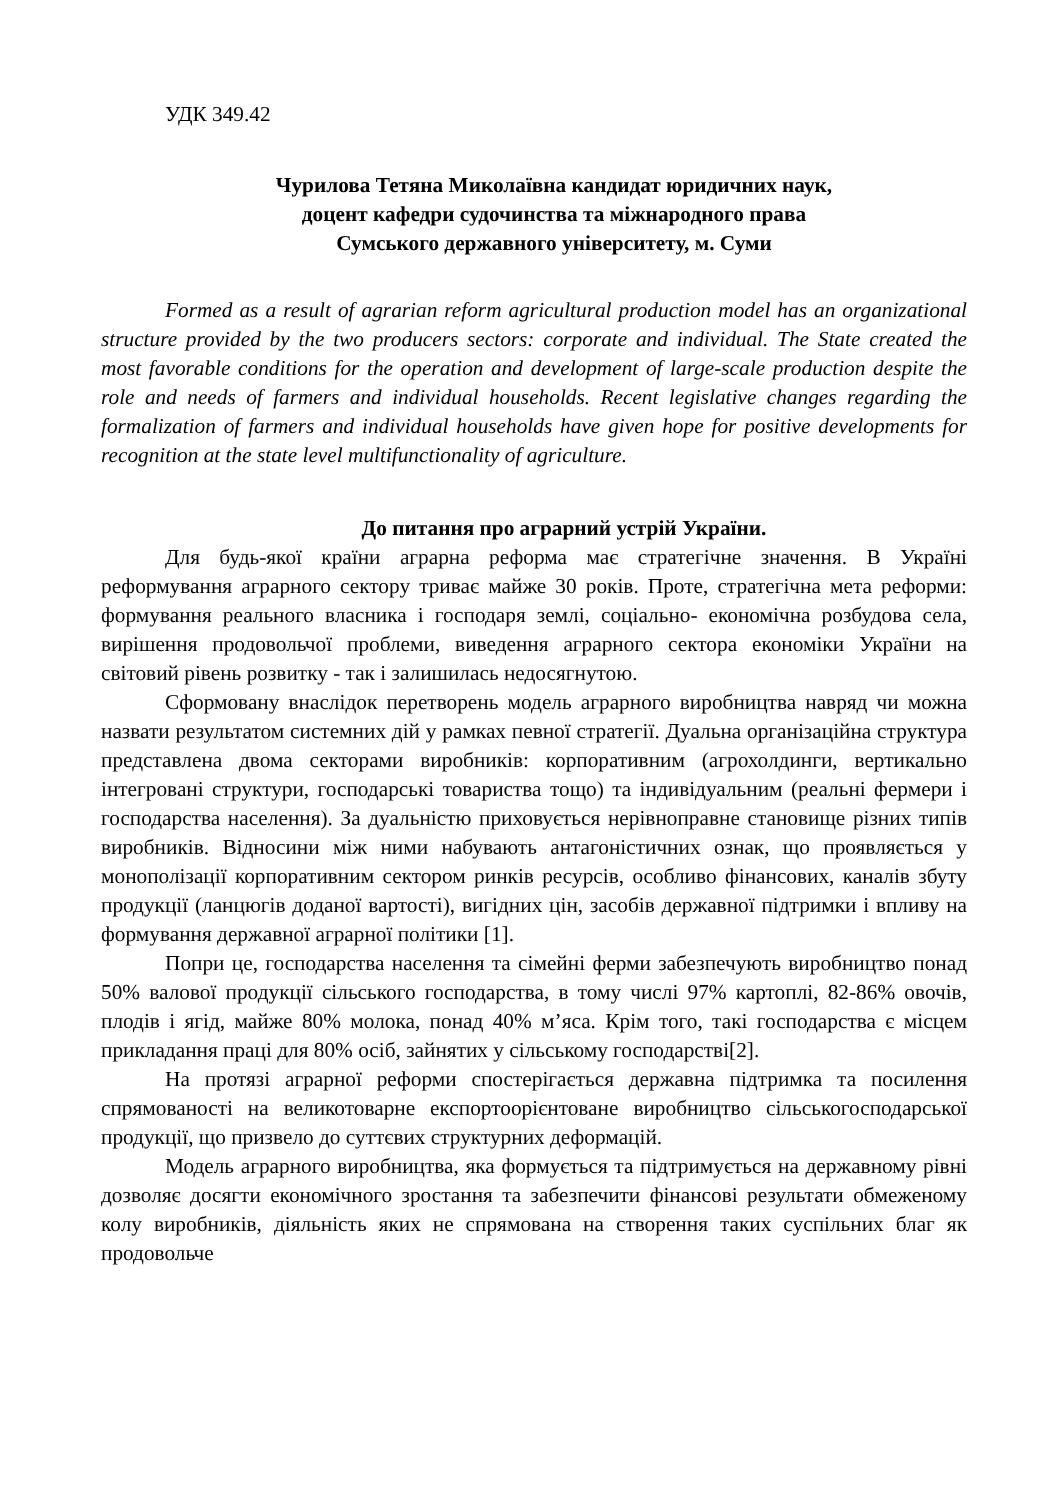УДК 349.42
Чурилова Тетяна Миколаївна кандидат юридичних наук,
доцент кафедри судочинства та міжнародного права
Сумського державного університету, м. Суми
Formed as a result of agrarian reform agricultural production model has an organizational structure provided by the two producers sectors: corporate and individual. The State created the most favorable conditions for the operation and development of large-scale production despite the role and needs of farmers and individual households. Recent legislative changes regarding the formalization of farmers and individual households have given hope for positive developments for recognition at the state level multifunctionality of agriculture.
До питання про аграрний устрій України.
Для будь-якої країни аграрна реформа має стратегічне значення. В Україні реформування аграрного сектору триває майже 30 років. Проте, стратегічна мета реформи: формування реального власника і господаря землі, соціально- економічна розбудова села, вирішення продовольчої проблеми, виведення аграрного сектора економіки України на світовий рівень розвитку - так і залишилась недосягнутою.
Сформовану внаслідок перетворень модель аграрного виробництва навряд чи можна назвати результатом системних дій у рамках певної стратегії. Дуальна організаційна структура представлена двома секторами виробників: корпоративним (агрохолдинги, вертикально інтегровані структури, господарські товариства тощо) та індивідуальним (реальні фермери і господарства населення). За дуальністю приховується нерівноправне становище різних типів виробників. Відносини між ними набувають антагоністичних ознак, що проявляється у монополізації корпоративним сектором ринків ресурсів, особливо фінансових, каналів збуту продукції (ланцюгів доданої вартості), вигідних цін, засобів державної підтримки і впливу на формування державної аграрної політики [1].
Попри це, господарства населення та сімейні ферми забезпечують виробництво понад 50% валової продукції сільського господарства, в тому числі 97% картоплі, 82-86% овочів, плодів і ягід, майже 80% молока, понад 40% м’яса. Крім того, такі господарства є місцем прикладання праці для 80% осіб, зайнятих у сільському господарстві[2].
На протязі аграрної реформи спостерігається державна підтримка та посилення спрямованості на великотоварне експортоорієнтоване виробництво сільськогосподарської продукції, що призвело до суттєвих структурних деформацій.
Модель аграрного виробництва, яка формується та підтримується на державному рівні дозволяє досягти економічного зростання та забезпечити фінансові результати обмеженому колу виробників, діяльність яких не спрямована на створення таких суспільних благ як продовольче